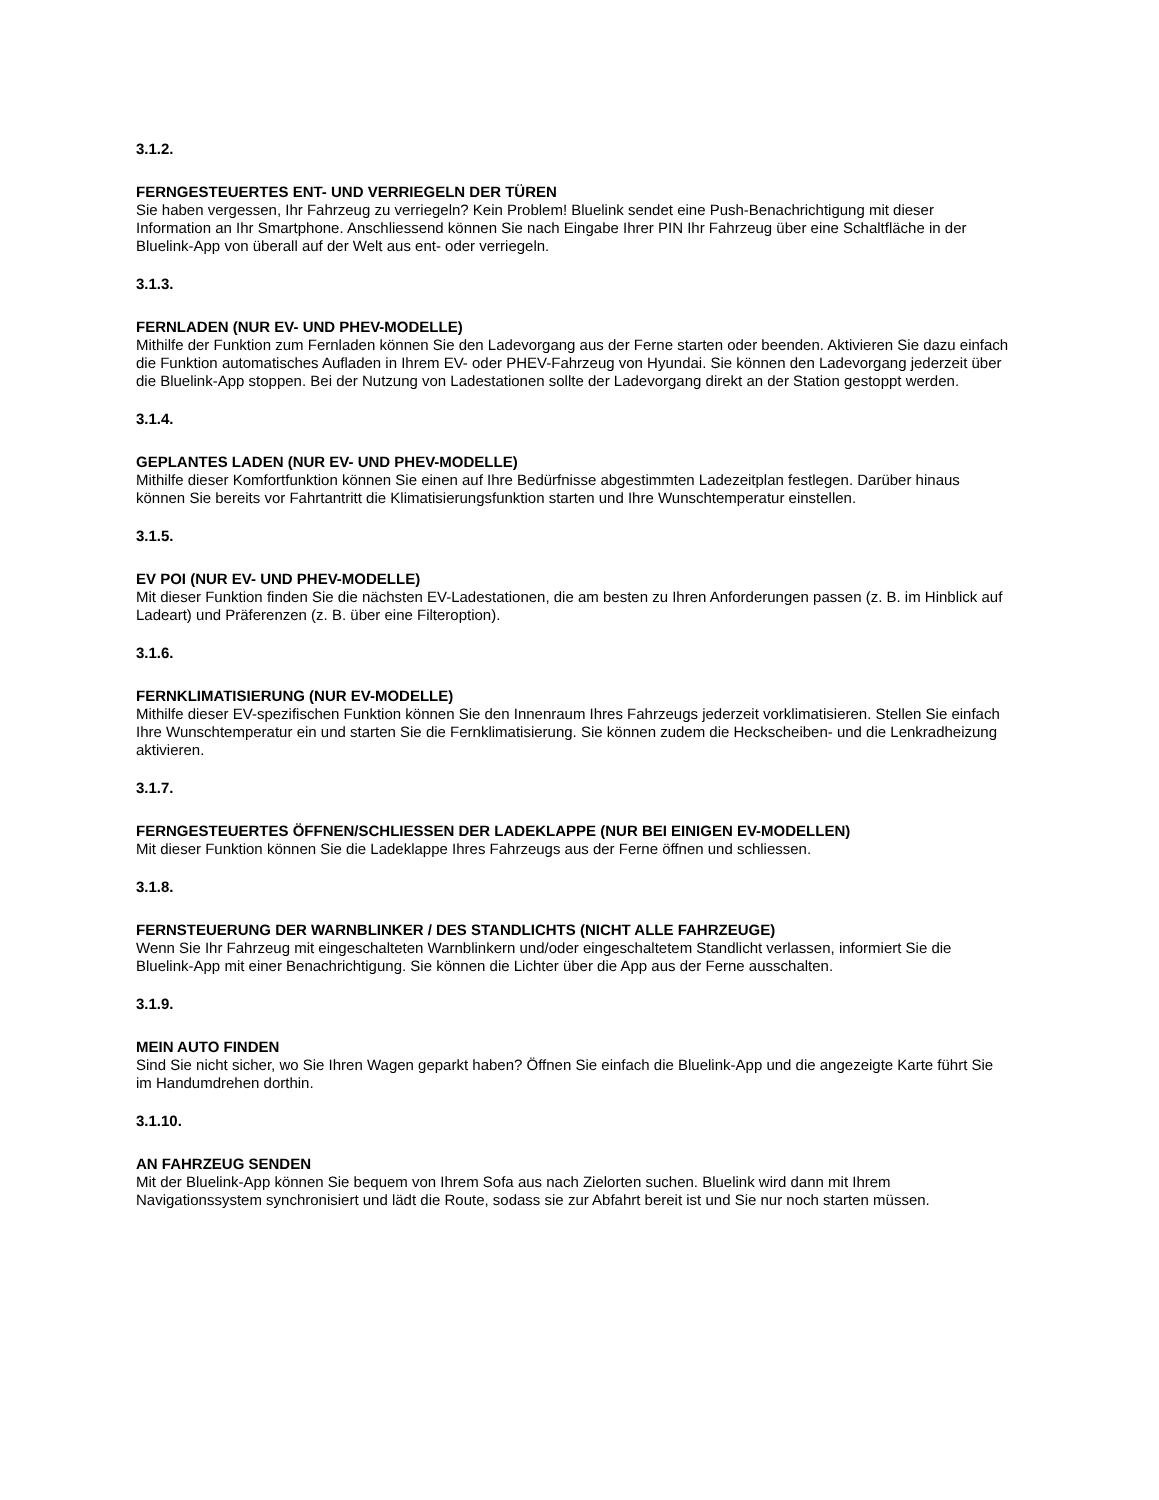3.1.2.
FERNGESTEUERTES ENT- UND VERRIEGELN DER TÜREN
Sie haben vergessen, Ihr Fahrzeug zu verriegeln? Kein Problem! Bluelink sendet eine Push-Benachrichtigung mit dieser Information an Ihr Smartphone. Anschliessend können Sie nach Eingabe Ihrer PIN Ihr Fahrzeug über eine Schaltfläche in der Bluelink-App von überall auf der Welt aus ent- oder verriegeln.
3.1.3.
FERNLADEN (NUR EV- UND PHEV-MODELLE)
Mithilfe der Funktion zum Fernladen können Sie den Ladevorgang aus der Ferne starten oder beenden. Aktivieren Sie dazu einfach die Funktion automatisches Aufladen in Ihrem EV- oder PHEV-Fahrzeug von Hyundai. Sie können den Ladevorgang jederzeit über die Bluelink-App stoppen. Bei der Nutzung von Ladestationen sollte der Ladevorgang direkt an der Station gestoppt werden.
3.1.4.
GEPLANTES LADEN (NUR EV- UND PHEV-MODELLE)
Mithilfe dieser Komfortfunktion können Sie einen auf Ihre Bedürfnisse abgestimmten Ladezeitplan festlegen. Darüber hinaus können Sie bereits vor Fahrtantritt die Klimatisierungsfunktion starten und Ihre Wunschtemperatur einstellen.
3.1.5.
EV POI (NUR EV- UND PHEV-MODELLE)
Mit dieser Funktion finden Sie die nächsten EV-Ladestationen, die am besten zu Ihren Anforderungen passen (z. B. im Hinblick auf Ladeart) und Präferenzen (z. B. über eine Filteroption).
3.1.6.
FERNKLIMATISIERUNG (NUR EV-MODELLE)
Mithilfe dieser EV-spezifischen Funktion können Sie den Innenraum Ihres Fahrzeugs jederzeit vorklimatisieren. Stellen Sie einfach Ihre Wunschtemperatur ein und starten Sie die Fernklimatisierung. Sie können zudem die Heckscheiben- und die Lenkradheizung aktivieren.
3.1.7.
FERNGESTEUERTES ÖFFNEN/SCHLIESSEN DER LADEKLAPPE (NUR BEI EINIGEN EV-MODELLEN)
Mit dieser Funktion können Sie die Ladeklappe Ihres Fahrzeugs aus der Ferne öffnen und schliessen.
3.1.8.
FERNSTEUERUNG DER WARNBLINKER / DES STANDLICHTS (NICHT ALLE FAHRZEUGE)
Wenn Sie Ihr Fahrzeug mit eingeschalteten Warnblinkern und/oder eingeschaltetem Standlicht verlassen, informiert Sie die Bluelink-App mit einer Benachrichtigung. Sie können die Lichter über die App aus der Ferne ausschalten.
3.1.9.
MEIN AUTO FINDEN
Sind Sie nicht sicher, wo Sie Ihren Wagen geparkt haben? Öffnen Sie einfach die Bluelink-App und die angezeigte Karte führt Sie im Handumdrehen dorthin.
3.1.10.
AN FAHRZEUG SENDEN
Mit der Bluelink-App können Sie bequem von Ihrem Sofa aus nach Zielorten suchen. Bluelink wird dann mit Ihrem Navigationssystem synchronisiert und lädt die Route, sodass sie zur Abfahrt bereit ist und Sie nur noch starten müssen.